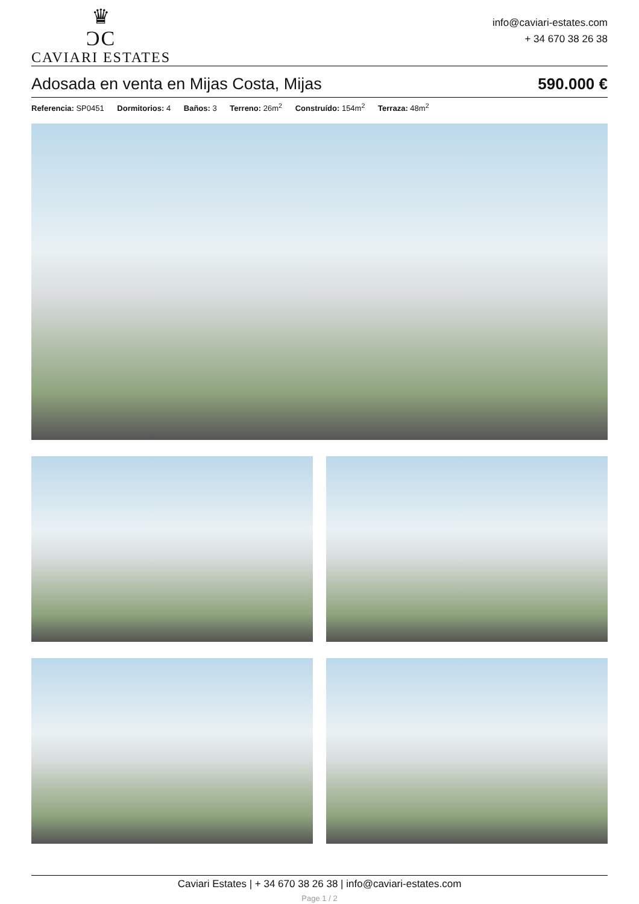♛
ƆC
CAVIARI ESTATES
info@caviari-estates.com
+ 34 670 38 26 38
Adosada en venta en Mijas Costa, Mijas 590.000 €
Referencia: SP0451 Dormitorios: 4 Baños: 3 Terreno: 26m<sup>2</sup> Construído: 154m<sup>2</sup> Terraza: 48m<sup>2</sup>
Caviari Estates | + 34 670 38 26 38 | info@caviari-estates.com
Page 1 / 2